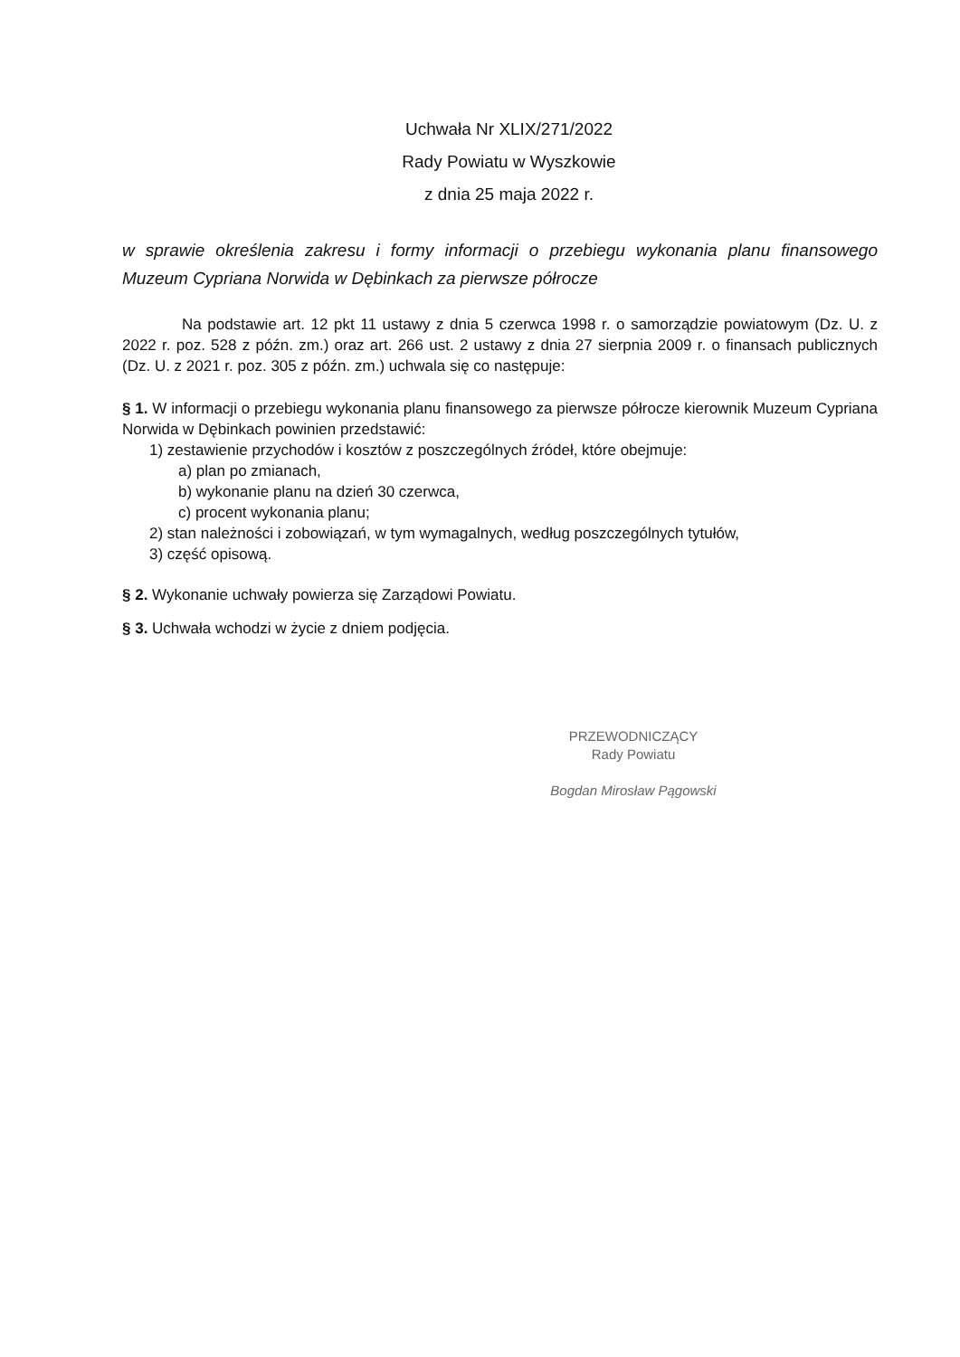Uchwała Nr XLIX/271/2022
Rady Powiatu w Wyszkowie
z dnia 25 maja 2022 r.
w sprawie określenia zakresu i formy informacji o przebiegu wykonania planu finansowego Muzeum Cypriana Norwida w Dębinkach za pierwsze półrocze
Na podstawie art. 12 pkt 11 ustawy z dnia 5 czerwca 1998 r. o samorządzie powiatowym (Dz. U. z 2022 r. poz. 528 z późn. zm.) oraz art. 266 ust. 2 ustawy z dnia 27 sierpnia 2009 r. o finansach publicznych (Dz. U. z 2021 r. poz. 305 z późn. zm.) uchwala się co następuje:
§ 1. W informacji o przebiegu wykonania planu finansowego za pierwsze półrocze kierownik Muzeum Cypriana Norwida w Dębinkach powinien przedstawić:
1) zestawienie przychodów i kosztów z poszczególnych źródeł, które obejmuje:
a) plan po zmianach,
b) wykonanie planu na dzień 30 czerwca,
c) procent wykonania planu;
2) stan należności i zobowiązań, w tym wymagalnych, według poszczególnych tytułów,
3) część opisową.
§ 2. Wykonanie uchwały powierza się Zarządowi Powiatu.
§ 3. Uchwała wchodzi w życie z dniem podjęcia.
PRZEWODNICZĄCY
Rady Powiatu
Bogdan Mirosław Pągowski